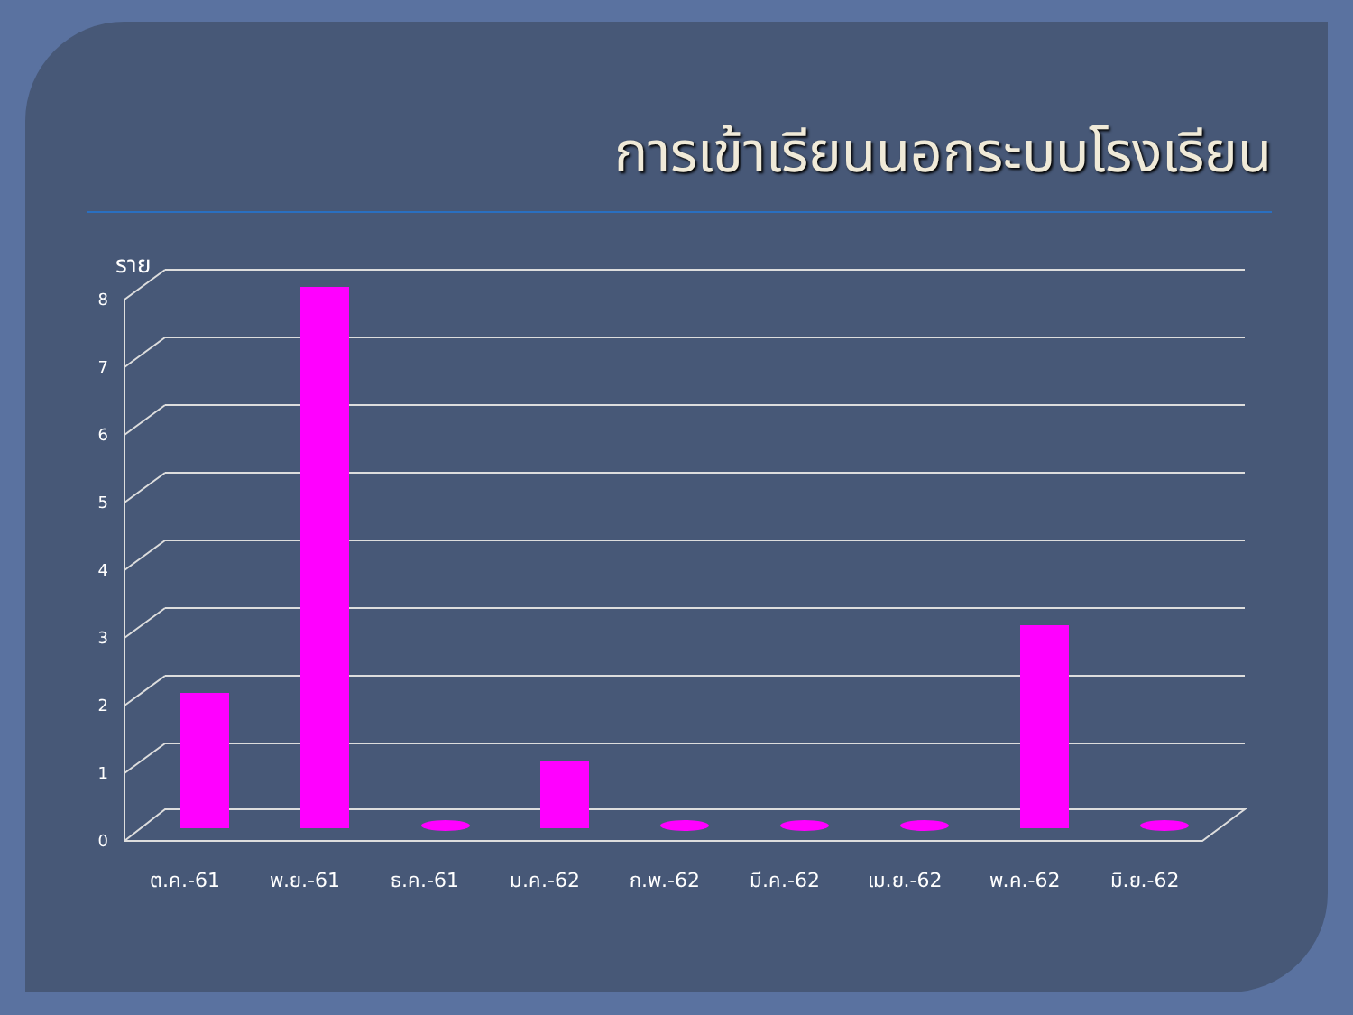การเข้าเรียนนอกระบบโรงเรียน
ราย
8
7
6
5
4
3
2
1
0
ต.ค.-61
พ.ย.-61
ธ.ค.-61
ม.ค.-62
ก.พ.-62
มี.ค.-62
เม.ย.-62
พ.ค.-62
มิ.ย.-62